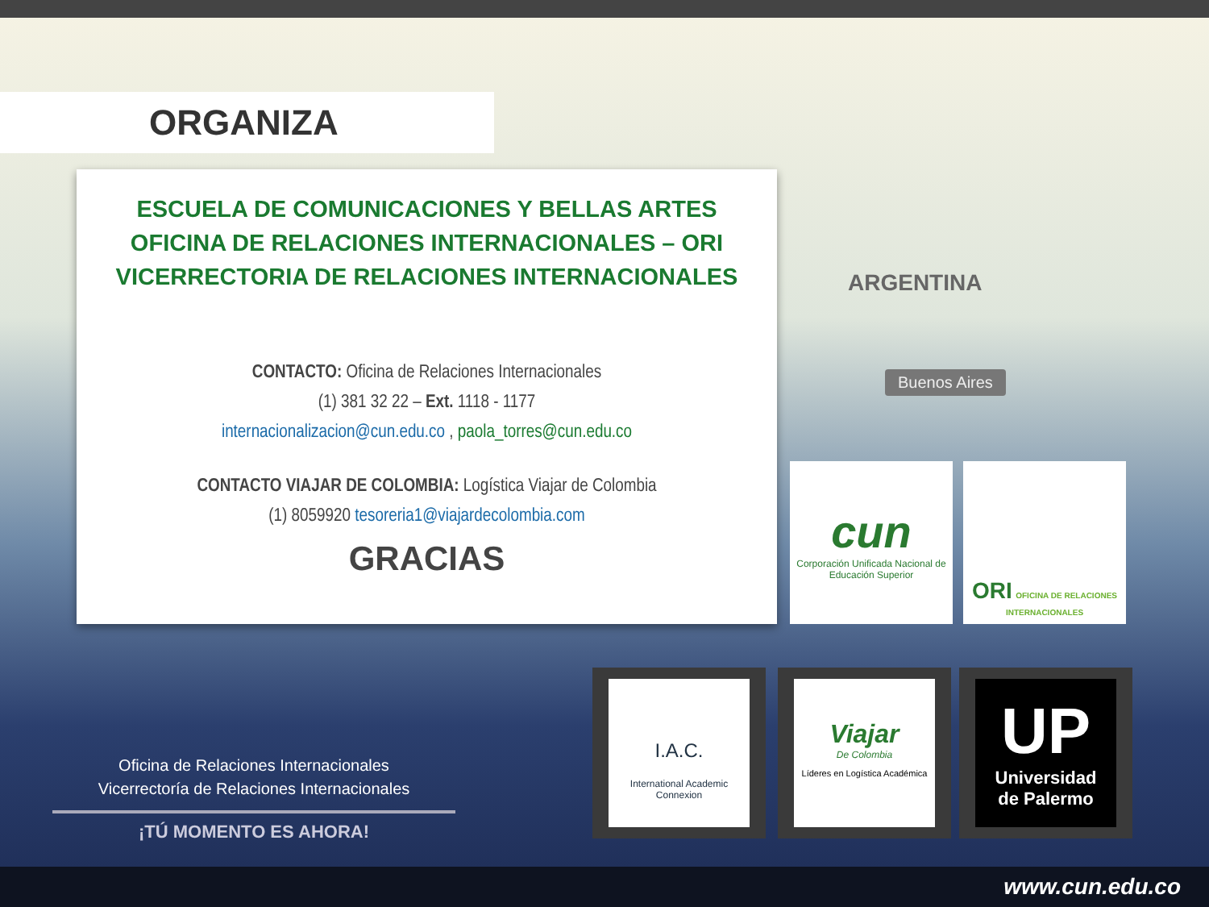ORGANIZA
ESCUELA DE COMUNICACIONES Y BELLAS ARTES
OFICINA DE RELACIONES INTERNACIONALES – ORI
VICERRECTORIA DE RELACIONES INTERNACIONALES
CONTACTO: Oficina de Relaciones Internacionales
(1) 381 32 22 – Ext. 1118 - 1177
internacionalizacion@cun.edu.co , paola_torres@cun.edu.co
CONTACTO VIAJAR DE COLOMBIA: Logística Viajar de Colombia
(1) 8059920 tesoreria1@viajardecolombia.com
GRACIAS
ARGENTINA
Buenos Aires
cun
Corporación Unificada Nacional de Educación Superior
ORI OFICINA DE RELACIONES INTERNACIONALES
I.A.C.
International Academic Connexion
Viajar
De Colombia
Líderes en Logística Académica
UP
Universidad
de Palermo
Oficina de Relaciones Internacionales
Vicerrectoría de Relaciones Internacionales
¡TÚ MOMENTO ES AHORA!
www.cun.edu.co